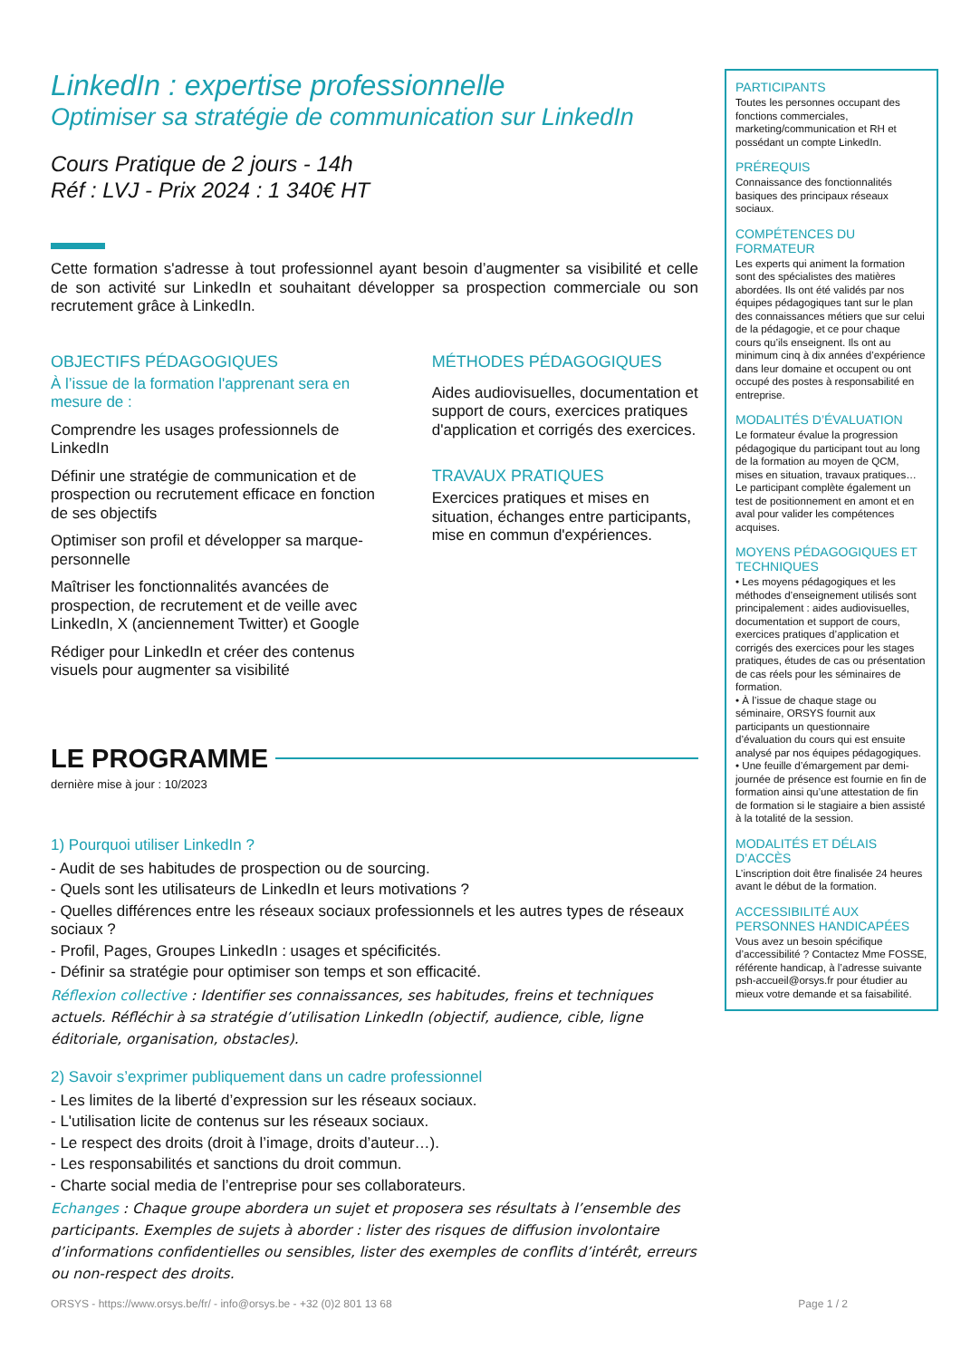LinkedIn : expertise professionnelle
Optimiser sa stratégie de communication sur LinkedIn
Cours Pratique de 2 jours - 14h
Réf : LVJ - Prix 2024 : 1 340€ HT
Cette formation s'adresse à tout professionnel ayant besoin d’augmenter sa visibilité et celle de son activité sur LinkedIn et souhaitant développer sa prospection commerciale ou son recrutement grâce à LinkedIn.
OBJECTIFS PÉDAGOGIQUES
À l’issue de la formation l'apprenant sera en mesure de :
Comprendre les usages professionnels de LinkedIn
Définir une stratégie de communication et de prospection ou recrutement efficace en fonction de ses objectifs
Optimiser son profil et développer sa marque-personnelle
Maîtriser les fonctionnalités avancées de prospection, de recrutement et de veille avec LinkedIn, X (anciennement Twitter) et Google
Rédiger pour LinkedIn et créer des contenus visuels pour augmenter sa visibilité
MÉTHODES PÉDAGOGIQUES
Aides audiovisuelles, documentation et support de cours, exercices pratiques d'application et corrigés des exercices.
TRAVAUX PRATIQUES
Exercices pratiques et mises en situation, échanges entre participants, mise en commun d'expériences.
LE PROGRAMME
dernière mise à jour : 10/2023
1) Pourquoi utiliser LinkedIn ?
- Audit de ses habitudes de prospection ou de sourcing.
- Quels sont les utilisateurs de LinkedIn et leurs motivations ?
- Quelles différences entre les réseaux sociaux professionnels et les autres types de réseaux sociaux ?
- Profil, Pages, Groupes LinkedIn : usages et spécificités.
- Définir sa stratégie pour optimiser son temps et son efficacité.
Réflexion collective : Identifier ses connaissances, ses habitudes, freins et techniques actuels. Réfléchir à sa stratégie d’utilisation LinkedIn (objectif, audience, cible, ligne éditoriale, organisation, obstacles).
2) Savoir s’exprimer publiquement dans un cadre professionnel
- Les limites de la liberté d’expression sur les réseaux sociaux.
- L'utilisation licite de contenus sur les réseaux sociaux.
- Le respect des droits (droit à l’image, droits d’auteur…).
- Les responsabilités et sanctions du droit commun.
- Charte social media de l’entreprise pour ses collaborateurs.
Echanges : Chaque groupe abordera un sujet et proposera ses résultats à l’ensemble des participants. Exemples de sujets à aborder : lister des risques de diffusion involontaire d’informations confidentielles ou sensibles, lister des exemples de conflits d’intérêt, erreurs ou non-respect des droits.
PARTICIPANTS
Toutes les personnes occupant des fonctions commerciales, marketing/communication et RH et possédant un compte LinkedIn.
PRÉREQUIS
Connaissance des fonctionnalités basiques des principaux réseaux sociaux.
COMPÉTENCES DU FORMATEUR
Les experts qui animent la formation sont des spécialistes des matières abordées. Ils ont été validés par nos équipes pédagogiques tant sur le plan des connaissances métiers que sur celui de la pédagogie, et ce pour chaque cours qu’ils enseignent. Ils ont au minimum cinq à dix années d’expérience dans leur domaine et occupent ou ont occupé des postes à responsabilité en entreprise.
MODALITÉS D’ÉVALUATION
Le formateur évalue la progression pédagogique du participant tout au long de la formation au moyen de QCM, mises en situation, travaux pratiques…
Le participant complète également un test de positionnement en amont et en aval pour valider les compétences acquises.
MOYENS PÉDAGOGIQUES ET TECHNIQUES
• Les moyens pédagogiques et les méthodes d’enseignement utilisés sont principalement : aides audiovisuelles, documentation et support de cours, exercices pratiques d’application et corrigés des exercices pour les stages pratiques, études de cas ou présentation de cas réels pour les séminaires de formation.
• À l’issue de chaque stage ou séminaire, ORSYS fournit aux participants un questionnaire d’évaluation du cours qui est ensuite analysé par nos équipes pédagogiques.
• Une feuille d’émargement par demi-journée de présence est fournie en fin de formation ainsi qu’une attestation de fin de formation si le stagiaire a bien assisté à la totalité de la session.
MODALITÉS ET DÉLAIS D’ACCÈS
L’inscription doit être finalisée 24 heures avant le début de la formation.
ACCESSIBILITÉ AUX PERSONNES HANDICAPÉES
Vous avez un besoin spécifique d’accessibilité ? Contactez Mme FOSSE, référente handicap, à l’adresse suivante psh-accueil@orsys.fr pour étudier au mieux votre demande et sa faisabilité.
ORSYS - https://www.orsys.be/fr/ - info@orsys.be - +32 (0)2 801 13 68 Page 1 / 2